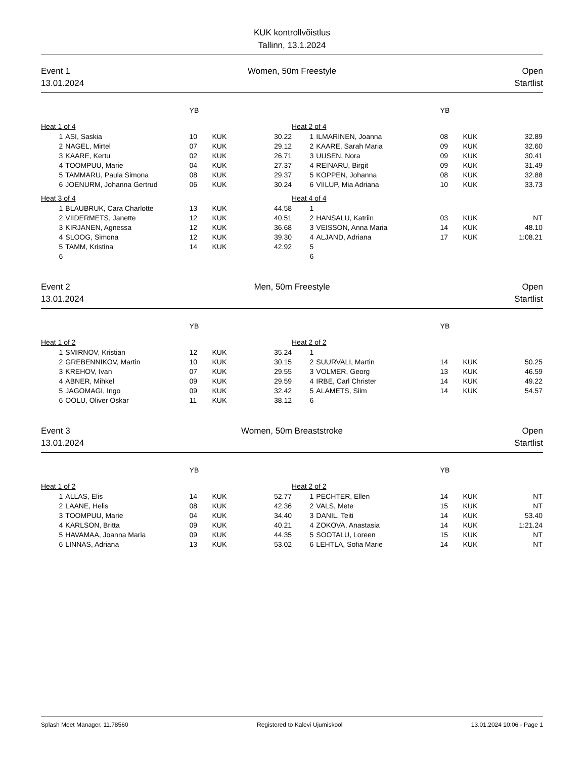KUK kontrollvõistlus
Tallinn, 13.1.2024
Event 1
13.01.2024
Women, 50m Freestyle Open
Startlist
| | | YB | | |
| Heat 1 of 4 | | | | |
| 1 | ASI, Saskia | 10 | KUK | 30.22 |
| 2 | NAGEL, Mirtel | 07 | KUK | 29.12 |
| 3 | KAARE, Kertu | 02 | KUK | 26.71 |
| 4 | TOOMPUU, Marie | 04 | KUK | 27.37 |
| 5 | TAMMARU, Paula Simona | 08 | KUK | 29.37 |
| 6 | JOENURM, Johanna Gertrud | 06 | KUK | 30.24 |
| Heat 3 of 4 | | | | |
| 1 | BLAUBRUK, Cara Charlotte | 13 | KUK | 44.58 |
| 2 | VIIDERMETS, Janette | 12 | KUK | 40.51 |
| 3 | KIRJANEN, Agnessa | 12 | KUK | 36.68 |
| 4 | SLOOG, Simona | 12 | KUK | 39.30 |
| 5 | TAMM, Kristina | 14 | KUK | 42.92 |
| 6 | | | | |
| | | YB | | |
| Heat 2 of 4 | | | | |
| 1 | ILMARINEN, Joanna | 08 | KUK | 32.89 |
| 2 | KAARE, Sarah Maria | 09 | KUK | 32.60 |
| 3 | UUSEN, Nora | 09 | KUK | 30.41 |
| 4 | REINARU, Birgit | 09 | KUK | 31.49 |
| 5 | KOPPEN, Johanna | 08 | KUK | 32.88 |
| 6 | VIILUP, Mia Adriana | 10 | KUK | 33.73 |
| Heat 4 of 4 | | | | |
| 1 | | | | |
| 2 | HANSALU, Katriin | 03 | KUK | NT |
| 3 | VEISSON, Anna Maria | 14 | KUK | 48.10 |
| 4 | ALJAND, Adriana | 17 | KUK | 1:08.21 |
| 5 | | | | |
| 6 | | | | |
Event 2
13.01.2024
Men, 50m Freestyle Open
Startlist
| | | YB | | |
| Heat 1 of 2 | | | | |
| 1 | SMIRNOV, Kristian | 12 | KUK | 35.24 |
| 2 | GREBENNIKOV, Martin | 10 | KUK | 30.15 |
| 3 | KREHOV, Ivan | 07 | KUK | 29.55 |
| 4 | ABNER, Mihkel | 09 | KUK | 29.59 |
| 5 | JAGOMAGI, Ingo | 09 | KUK | 32.42 |
| 6 | OOLU, Oliver Oskar | 11 | KUK | 38.12 |
| | | YB | | |
| Heat 2 of 2 | | | | |
| 1 | | | | |
| 2 | SUURVALI, Martin | 14 | KUK | 50.25 |
| 3 | VOLMER, Georg | 13 | KUK | 46.59 |
| 4 | IRBE, Carl Christer | 14 | KUK | 49.22 |
| 5 | ALAMETS, Siim | 14 | KUK | 54.57 |
| 6 | | | | |
Event 3
13.01.2024
Women, 50m Breaststroke Open
Startlist
| | | YB | | |
| Heat 1 of 2 | | | | |
| 1 | ALLAS, Elis | 14 | KUK | 52.77 |
| 2 | LAANE, Helis | 08 | KUK | 42.36 |
| 3 | TOOMPUU, Marie | 04 | KUK | 34.40 |
| 4 | KARLSON, Britta | 09 | KUK | 40.21 |
| 5 | HAVAMAA, Joanna Maria | 09 | KUK | 44.35 |
| 6 | LINNAS, Adriana | 13 | KUK | 53.02 |
| | | YB | | |
| Heat 2 of 2 | | | | |
| 1 | PECHTER, Ellen | 14 | KUK | NT |
| 2 | VALS, Mete | 15 | KUK | NT |
| 3 | DANIL, Teiti | 14 | KUK | 53.40 |
| 4 | ZOKOVA, Anastasia | 14 | KUK | 1:21.24 |
| 5 | SOOTALU, Loreen | 15 | KUK | NT |
| 6 | LEHTLA, Sofia Marie | 14 | KUK | NT |
Splash Meet Manager, 11.78560 Registered to Kalevi Ujumiskool 13.01.2024 10:06 - Page 1